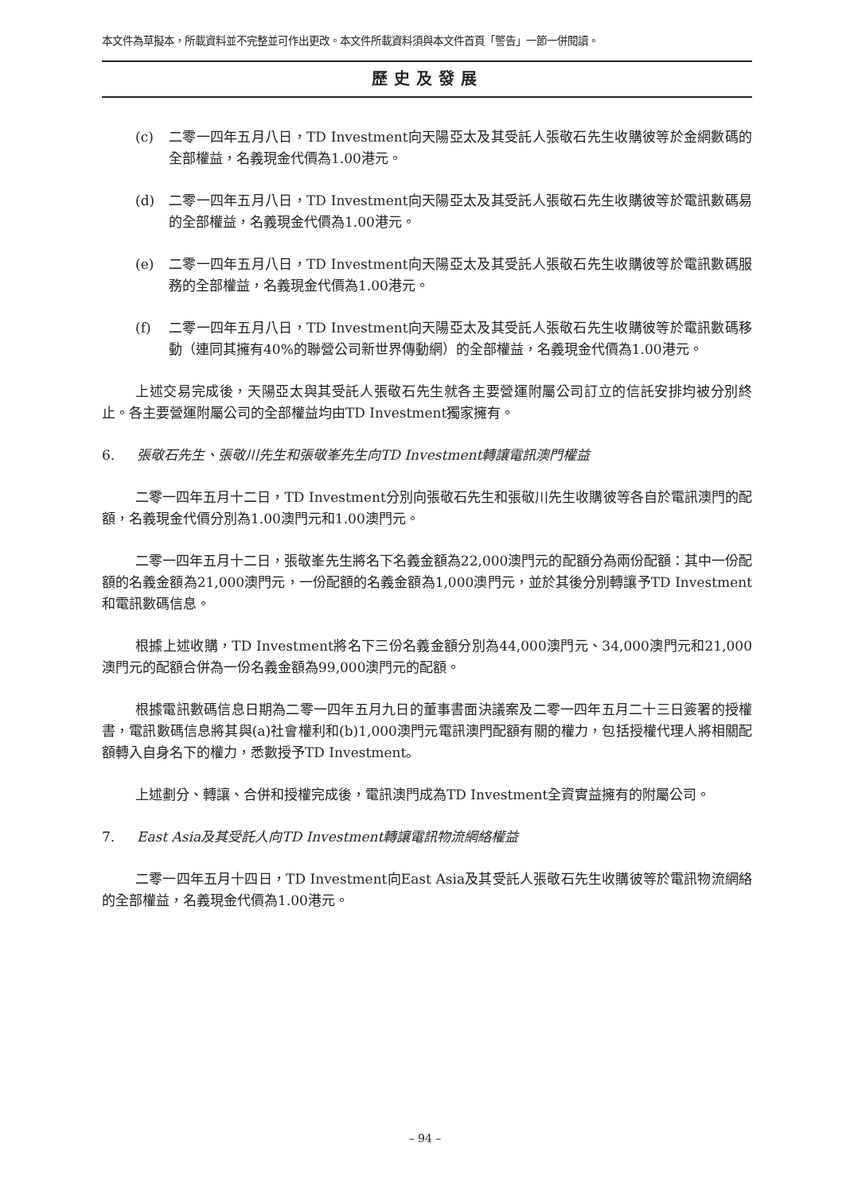本文件為草擬本，所載資料並不完整並可作出更改。本文件所載資料須與本文件首頁「警告」一節一併閱讀。
歷史及發展
(c) 二零一四年五月八日，TD Investment向天陽亞太及其受託人張敬石先生收購彼等於金網數碼的全部權益，名義現金代價為1.00港元。
(d) 二零一四年五月八日，TD Investment向天陽亞太及其受託人張敬石先生收購彼等於電訊數碼易的全部權益，名義現金代價為1.00港元。
(e) 二零一四年五月八日，TD Investment向天陽亞太及其受託人張敬石先生收購彼等於電訊數碼服務的全部權益，名義現金代價為1.00港元。
(f) 二零一四年五月八日，TD Investment向天陽亞太及其受託人張敬石先生收購彼等於電訊數碼移動（連同其擁有40%的聯營公司新世界傳動網）的全部權益，名義現金代價為1.00港元。
上述交易完成後，天陽亞太與其受託人張敬石先生就各主要營運附屬公司訂立的信託安排均被分別終止。各主要營運附屬公司的全部權益均由TD Investment獨家擁有。
6. 張敬石先生、張敬川先生和張敬峯先生向TD Investment轉讓電訊澳門權益
二零一四年五月十二日，TD Investment分別向張敬石先生和張敬川先生收購彼等各自於電訊澳門的配額，名義現金代價分別為1.00澳門元和1.00澳門元。
二零一四年五月十二日，張敬峯先生將名下名義金額為22,000澳門元的配額分為兩份配額：其中一份配額的名義金額為21,000澳門元，一份配額的名義金額為1,000澳門元，並於其後分別轉讓予TD Investment和電訊數碼信息。
根據上述收購，TD Investment將名下三份名義金額分別為44,000澳門元、34,000澳門元和21,000澳門元的配額合併為一份名義金額為99,000澳門元的配額。
根據電訊數碼信息日期為二零一四年五月九日的董事書面決議案及二零一四年五月二十三日簽署的授權書，電訊數碼信息將其與(a)社會權利和(b)1,000澳門元電訊澳門配額有關的權力，包括授權代理人將相關配額轉入自身名下的權力，悉數授予TD Investment。
上述劃分、轉讓、合併和授權完成後，電訊澳門成為TD Investment全資實益擁有的附屬公司。
7. East Asia及其受託人向TD Investment轉讓電訊物流網絡權益
二零一四年五月十四日，TD Investment向East Asia及其受託人張敬石先生收購彼等於電訊物流網絡的全部權益，名義現金代價為1.00港元。
– 94 –